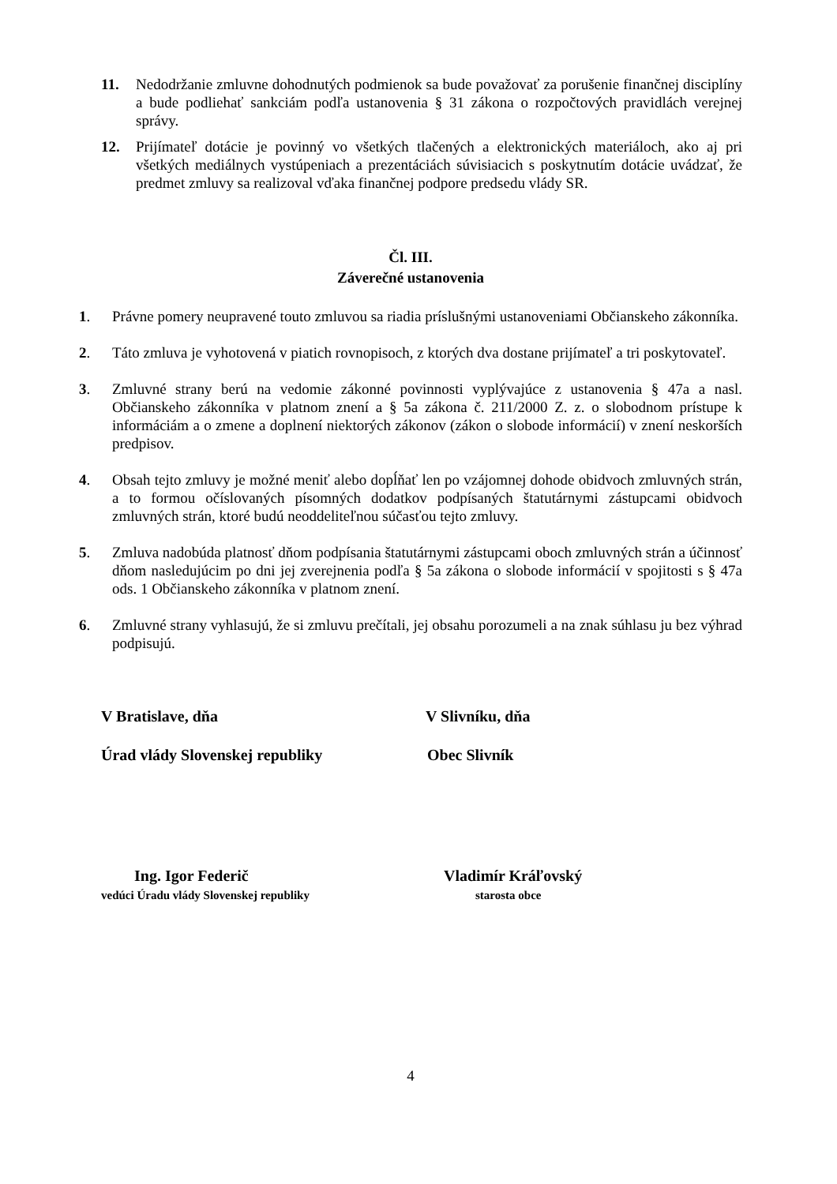11. Nedodržanie zmluvne dohodnutých podmienok sa bude považovať za porušenie finančnej disciplíny a bude podliehať sankciám podľa ustanovenia § 31 zákona o rozpočtových pravidlách verejnej správy.
12. Prijímateľ dotácie je povinný vo všetkých tlačených a elektronických materiáloch, ako aj pri všetkých mediálnych vystúpeniach a prezentáciách súvisiacich s poskytnutím dotácie uvádzať, že predmet zmluvy sa realizoval vďaka finančnej podpore predsedu vlády SR.
Čl. III.
Záverečné ustanovenia
1. Právne pomery neupravené touto zmluvou sa riadia príslušnými ustanoveniami Občianskeho zákonníka.
2. Táto zmluva je vyhotovená v piatich rovnopisoch, z ktorých dva dostane prijímateľ a tri poskytovateľ.
3. Zmluvné strany berú na vedomie zákonné povinnosti vyplývajúce z ustanovenia § 47a a nasl. Občianskeho zákonníka v platnom znení a § 5a zákona č. 211/2000 Z. z. o slobodnom prístupe k informáciám a o zmene a doplnení niektorých zákonov (zákon o slobode informácií) v znení neskorších predpisov.
4. Obsah tejto zmluvy je možné meniť alebo dopĺňať len po vzájomnej dohode obidvoch zmluvných strán, a to formou očíslovaných písomných dodatkov podpísaných štatutárnymi zástupcami obidvoch zmluvných strán, ktoré budú neoddeliteľnou súčasťou tejto zmluvy.
5. Zmluva nadobúda platnosť dňom podpísania štatutárnymi zástupcami oboch zmluvných strán a účinnosť dňom nasledujúcim po dni jej zverejnenia podľa § 5a zákona o slobode informácií v spojitosti s § 47a ods. 1 Občianskeho zákonníka v platnom znení.
6. Zmluvné strany vyhlasujú, že si zmluvu prečítali, jej obsahu porozumeli a na znak súhlasu ju bez výhrad podpisujú.
V Bratislave, dňa V Slivníku, dňa
Úrad vlády Slovenskej republiky
Obec Slivník
Ing. Igor Federič
vedúci Úradu vlády Slovenskej republiky
Vladimír Kráľovský
starosta obce
4